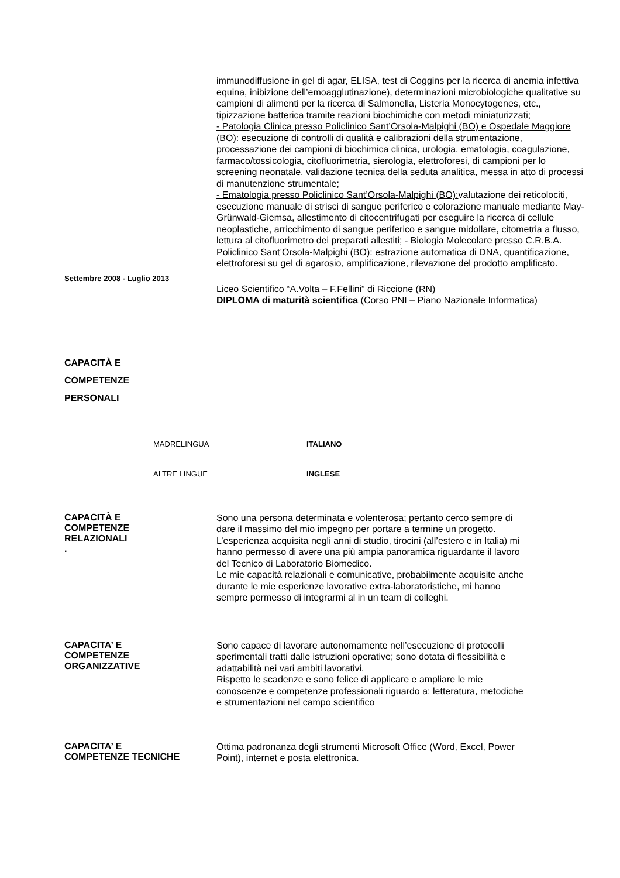immunodiffusione in gel di agar, ELISA, test di Coggins per la ricerca di anemia infettiva equina, inibizione dell’emoagglutinazione), determinazioni microbiologiche qualitative su campioni di alimenti per la ricerca di Salmonella, Listeria Monocytogenes, etc., tipizzazione batterica tramite reazioni biochimiche con metodi miniaturizzati;
- Patologia Clinica presso Policlinico Sant’Orsola-Malpighi (BO) e Ospedale Maggiore (BO): esecuzione di controlli di qualità e calibrazioni della strumentazione, processazione dei campioni di biochimica clinica, urologia, ematologia, coagulazione, farmaco/tossicologia, citofluorimetria, sierologia, elettroforesi, di campioni per lo screening neonatale, validazione tecnica della seduta analitica, messa in atto di processi di manutenzione strumentale;
- Ematologia presso Policlinico Sant’Orsola-Malpighi (BO): valutazione dei reticolociti, esecuzione manuale di strisci di sangue periferico e colorazione manuale mediante May-Grünwald-Giemsa, allestimento di citocentrifugati per eseguire la ricerca di cellule neoplastiche, arricchimento di sangue periferico e sangue midollare, citometria a flusso, lettura al citofluorimetro dei preparati allestiti; - Biologia Molecolare presso C.R.B.A. Policlinico Sant’Orsola-Malpighi (BO): estrazione automatica di DNA, quantificazione, elettroforesi su gel di agarosio, amplificazione, rilevazione del prodotto amplificato.
Settembre 2008 - Luglio 2013
Liceo Scientifico “A.Volta – F.Fellini” di Riccione (RN)
DIPLOMA di maturità scientifica (Corso PNI – Piano Nazionale Informatica)
CAPACITÀ E COMPETENZE
PERSONALI
MADRELINGUA ITALIANO
ALTRE LINGUE INGLESE
CAPACITÀ E COMPETENZE RELAZIONALI
.
Sono una persona determinata e volenterosa; pertanto cerco sempre di dare il massimo del mio impegno per portare a termine un progetto.
L’esperienza acquisita negli anni di studio, tirocini (all’estero e in Italia) mi hanno permesso di avere una più ampia panoramica riguardante il lavoro del Tecnico di Laboratorio Biomedico.
Le mie capacità relazionali e comunicative, probabilmente acquisite anche durante le mie esperienze lavorative extra-laboratoristiche, mi hanno sempre permesso di integrarmi al in un team di colleghi.
CAPACITA’ E COMPETENZE ORGANIZZATIVE
Sono capace di lavorare autonomamente nell’esecuzione di protocolli sperimentali tratti dalle istruzioni operative; sono dotata di flessibilità e adattabilità nei vari ambiti lavorativi.
Rispetto le scadenze e sono felice di applicare e ampliare le mie conoscenze e competenze professionali riguardo a: letteratura, metodiche e strumentazioni nel campo scientifico
CAPACITA’ E COMPETENZE TECNICHE
Ottima padronanza degli strumenti Microsoft Office (Word, Excel, Power Point), internet e posta elettronica.